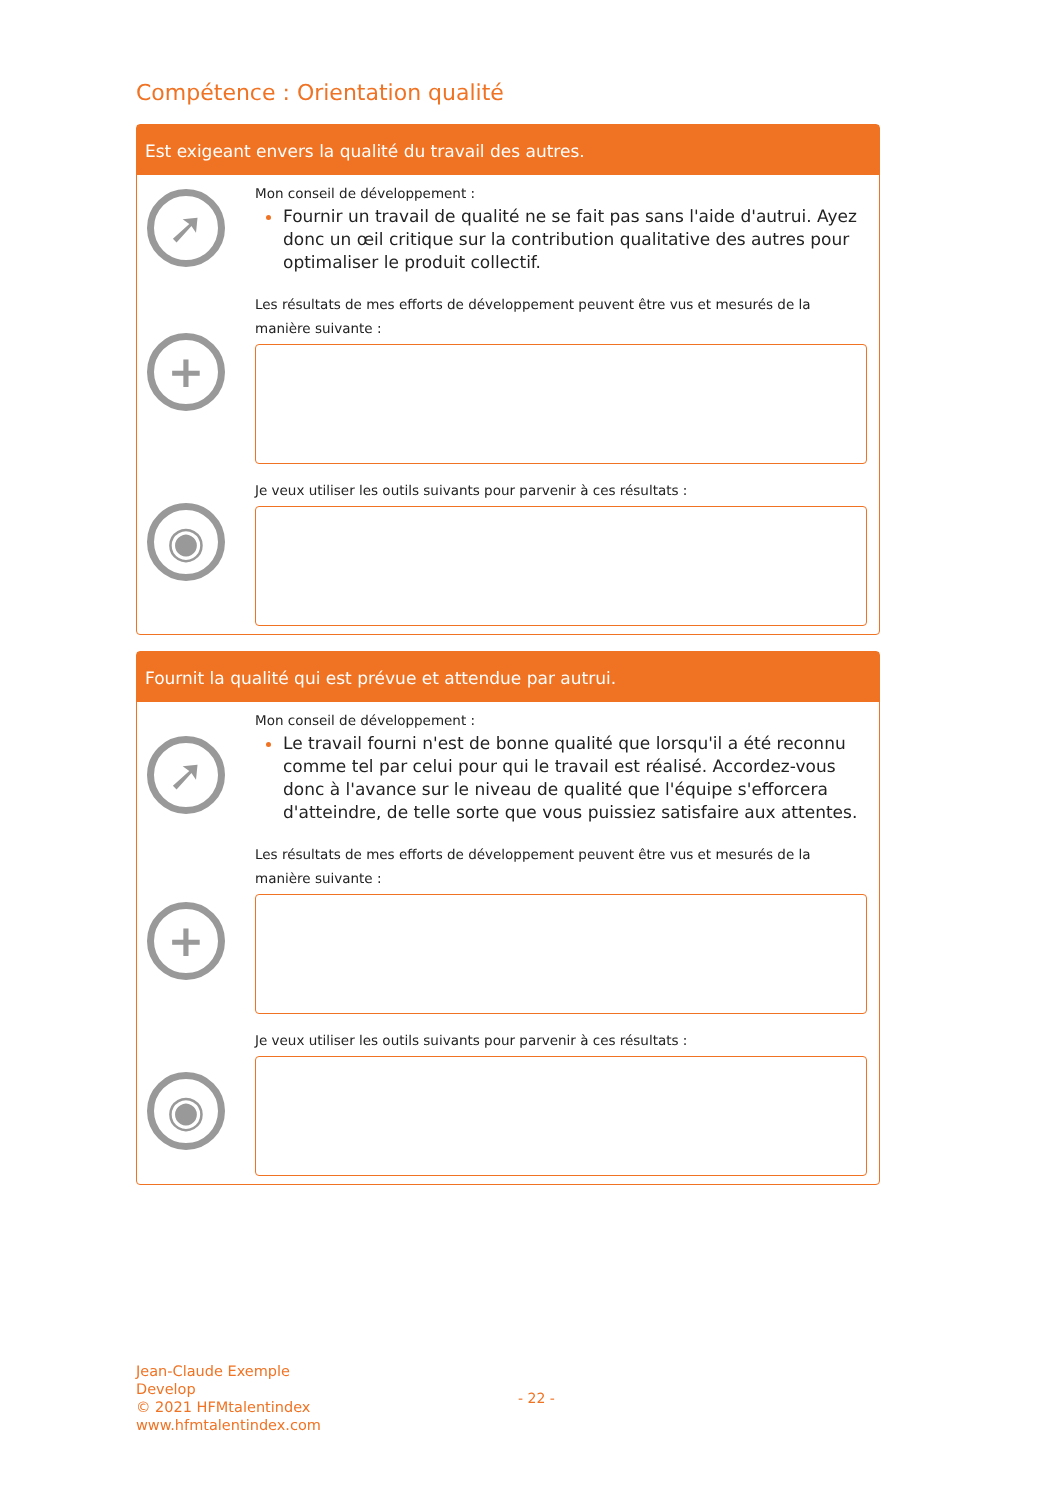Compétence : Orientation qualité
Est exigeant envers la qualité du travail des autres.
➚
+
◉
Mon conseil de développement :
Fournir un travail de qualité ne se fait pas sans l'aide d'autrui. Ayez donc un œil critique sur la contribution qualitative des autres pour optimaliser le produit collectif.
Les résultats de mes efforts de développement peuvent être vus et mesurés de la manière suivante :
Je veux utiliser les outils suivants pour parvenir à ces résultats :
Fournit la qualité qui est prévue et attendue par autrui.
➚
+
◉
Mon conseil de développement :
Le travail fourni n'est de bonne qualité que lorsqu'il a été reconnu comme tel par celui pour qui le travail est réalisé. Accordez-vous donc à l'avance sur le niveau de qualité que l'équipe s'efforcera d'atteindre, de telle sorte que vous puissiez satisfaire aux attentes.
Les résultats de mes efforts de développement peuvent être vus et mesurés de la manière suivante :
Je veux utiliser les outils suivants pour parvenir à ces résultats :
Jean-Claude Exemple
Develop
© 2021 HFMtalentindex
www.hfmtalentindex.com
- 22 -